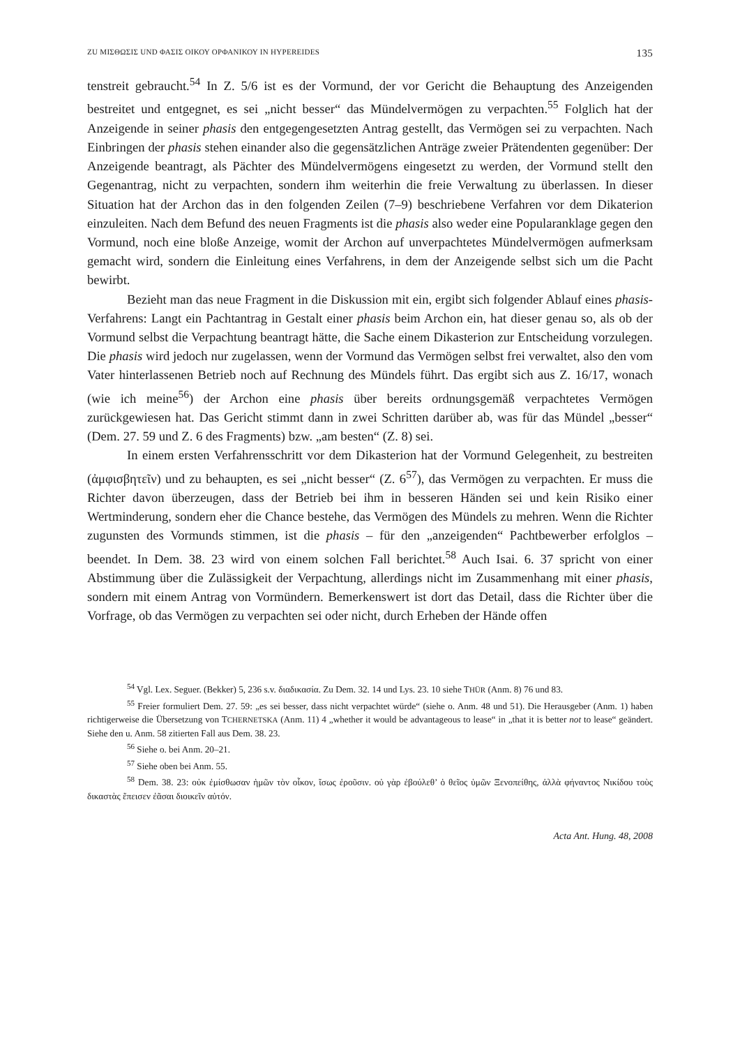ZU ΜΙΣΘΩΣΙΣ UND ΦΑΣΙΣ ΟΙΚΟΥ ΟΡΦΑΝΙΚΟΥ IN HYPEREIDES 135
tenstreit gebraucht.<sup>54</sup> In Z. 5/6 ist es der Vormund, der vor Gericht die Behauptung des Anzeigenden bestreitet und entgegnet, es sei „nicht besser“ das Mündelvermögen zu verpachten.<sup>55</sup> Folglich hat der Anzeigende in seiner phasis den entgegengesetzten Antrag gestellt, das Vermögen sei zu verpachten. Nach Einbringen der phasis stehen einander also die gegensätzlichen Anträge zweier Prätendenten gegenüber: Der Anzeigende beantragt, als Pächter des Mündelvermögens eingesetzt zu werden, der Vormund stellt den Gegenantrag, nicht zu verpachten, sondern ihm weiterhin die freie Verwaltung zu überlassen. In dieser Situation hat der Archon das in den folgenden Zeilen (7–9) beschriebene Verfahren vor dem Dikaterion einzuleiten. Nach dem Befund des neuen Fragments ist die phasis also weder eine Popularanklage gegen den Vormund, noch eine bloße Anzeige, womit der Archon auf unverpachtetes Mündelvermögen aufmerksam gemacht wird, sondern die Einleitung eines Verfahrens, in dem der Anzeigende selbst sich um die Pacht bewirbt.
Bezieht man das neue Fragment in die Diskussion mit ein, ergibt sich folgender Ablauf eines phasis-Verfahrens: Langt ein Pachtantrag in Gestalt einer phasis beim Archon ein, hat dieser genau so, als ob der Vormund selbst die Verpachtung beantragt hätte, die Sache einem Dikasterion zur Entscheidung vorzulegen. Die phasis wird jedoch nur zugelassen, wenn der Vormund das Vermögen selbst frei verwaltet, also den vom Vater hinterlassenen Betrieb noch auf Rechnung des Mündels führt. Das ergibt sich aus Z. 16/17, wonach (wie ich meine<sup>56</sup>) der Archon eine phasis über bereits ordnungsgemäß verpachtetes Vermögen zurückgewiesen hat. Das Gericht stimmt dann in zwei Schritten darüber ab, was für das Mündel „besser“ (Dem. 27. 59 und Z. 6 des Fragments) bzw. „am besten“ (Z. 8) sei.
In einem ersten Verfahrensschritt vor dem Dikasterion hat der Vormund Gelegenheit, zu bestreiten (ἀμφισβητεῖν) und zu behaupten, es sei „nicht besser“ (Z. 6<sup>57</sup>), das Vermögen zu verpachten. Er muss die Richter davon überzeugen, dass der Betrieb bei ihm in besseren Händen sei und kein Risiko einer Wertminderung, sondern eher die Chance bestehe, das Vermögen des Mündels zu mehren. Wenn die Richter zugunsten des Vormunds stimmen, ist die phasis – für den „anzeigenden“ Pachtbewerber erfolglos – beendet. In Dem. 38. 23 wird von einem solchen Fall berichtet.<sup>58</sup> Auch Isai. 6. 37 spricht von einer Abstimmung über die Zulässigkeit der Verpachtung, allerdings nicht im Zusammenhang mit einer phasis, sondern mit einem Antrag von Vormündern. Bemerkenswert ist dort das Detail, dass die Richter über die Vorfrage, ob das Vermögen zu verpachten sei oder nicht, durch Erheben der Hände offen
<sup>54</sup> Vgl. Lex. Seguer. (Bekker) 5, 236 s.v. διαδικασία. Zu Dem. 32. 14 und Lys. 23. 10 siehe THÜR (Anm. 8) 76 und 83.
<sup>55</sup> Freier formuliert Dem. 27. 59: „es sei besser, dass nicht verpachtet würde“ (siehe o. Anm. 48 und 51). Die Herausgeber (Anm. 1) haben richtigerweise die Übersetzung von TCHERNETSKA (Anm. 11) 4 „whether it would be advantageous to lease“ in „that it is better not to lease“ geändert. Siehe den u. Anm. 58 zitierten Fall aus Dem. 38. 23.
<sup>56</sup> Siehe o. bei Anm. 20–21.
<sup>57</sup> Siehe oben bei Anm. 55.
<sup>58</sup> Dem. 38. 23: οὐκ ἐμίσθωσαν ἡμῶν τὸν οἶκον, ἴσως ἐροῦσιν. οὐ γὰρ ἐβούλεθ’ ὁ θεῖος ὑμῶν Ξενοπείθης, ἀλλὰ φήναντος Νικίδου τοὺς δικαστὰς ἔπεισεν ἐᾶσαι διοικεῖν αὐτόν.
Acta Ant. Hung. 48, 2008